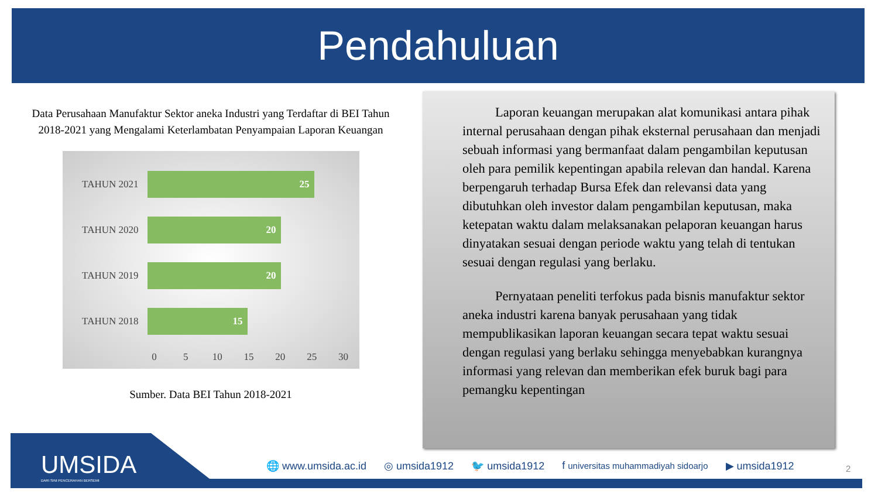Pendahuluan
Data Perusahaan Manufaktur Sektor aneka Industri yang Terdaftar di BEI Tahun 2018-2021 yang Mengalami Keterlambatan Penyampaian Laporan Keuangan
TAHUN 2021
25
TAHUN 2020
20
TAHUN 2019
20
TAHUN 2018
15
0 5 10 15 20 25 30
Sumber. Data BEI Tahun 2018-2021
Laporan keuangan merupakan alat komunikasi antara pihak internal perusahaan dengan pihak eksternal perusahaan dan menjadi sebuah informasi yang bermanfaat dalam pengambilan keputusan oleh para pemilik kepentingan apabila relevan dan handal. Karena berpengaruh terhadap Bursa Efek dan relevansi data yang dibutuhkan oleh investor dalam pengambilan keputusan, maka ketepatan waktu dalam melaksanakan pelaporan keuangan harus dinyatakan sesuai dengan periode waktu yang telah di tentukan sesuai dengan regulasi yang berlaku.
Pernyataan peneliti terfokus pada bisnis manufaktur sektor aneka industri karena banyak perusahaan yang tidak mempublikasikan laporan keuangan secara tepat waktu sesuai dengan regulasi yang berlaku sehingga menyebabkan kurangnya informasi yang relevan dan memberikan efek buruk bagi para pemangku kepentingan
UMSIDA
DARI SINI PENCERAHAN BERSEMI
🌐 www.umsida.ac.id ◎ umsida1912 🐦 umsida1912 f universitas muhammadiyah sidoarjo ▶ umsida1912
2